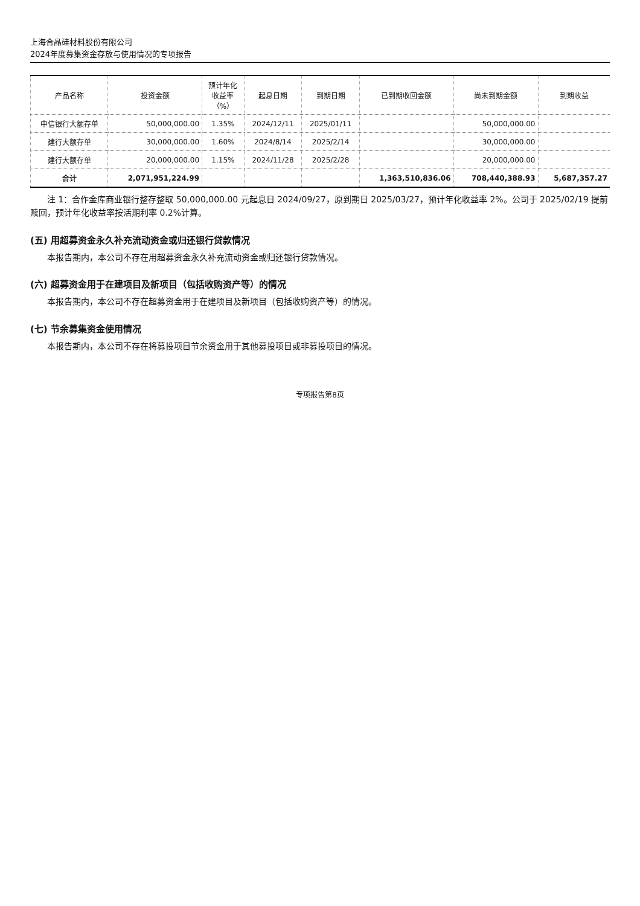上海合晶硅材料股份有限公司
2024年度募集资金存放与使用情况的专项报告
| 产品名称 | 投资金额 | 预计年化 收益率 （%） | 起息日期 | 到期日期 | 已到期收回金额 | 尚未到期金额 | 到期收益 |
| --- | --- | --- | --- | --- | --- | --- | --- |
| 中信银行大额存单 | 50,000,000.00 | 1.35% | 2024/12/11 | 2025/01/11 | | 50,000,000.00 | |
| 建行大额存单 | 30,000,000.00 | 1.60% | 2024/8/14 | 2025/2/14 | | 30,000,000.00 | |
| 建行大额存单 | 20,000,000.00 | 1.15% | 2024/11/28 | 2025/2/28 | | 20,000,000.00 | |
| 合计 | 2,071,951,224.99 | | | | 1,363,510,836.06 | 708,440,388.93 | 5,687,357.27 |
注 1：合作金库商业银行整存整取 50,000,000.00 元起息日 2024/09/27，原到期日 2025/03/27，预计年化收益率 2%。公司于 2025/02/19 提前赎回，预计年化收益率按活期利率 0.2%计算。
(五) 用超募资金永久补充流动资金或归还银行贷款情况
本报告期内，本公司不存在用超募资金永久补充流动资金或归还银行贷款情况。
(六) 超募资金用于在建项目及新项目（包括收购资产等）的情况
本报告期内，本公司不存在超募资金用于在建项目及新项目（包括收购资产等）的情况。
(七) 节余募集资金使用情况
本报告期内，本公司不存在将募投项目节余资金用于其他募投项目或非募投项目的情况。
专项报告第8页